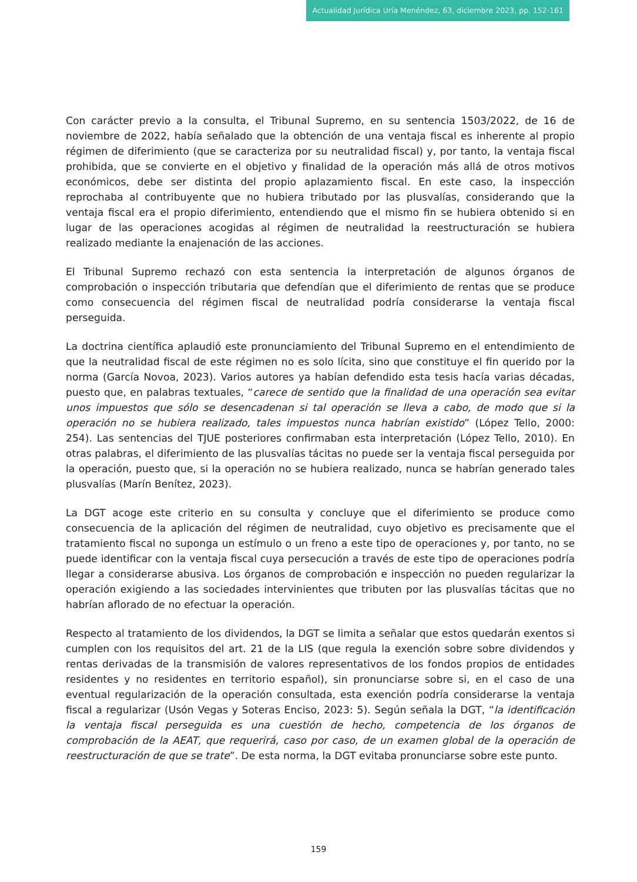Actualidad Jurídica Uría Menéndez, 63, diciembre 2023, pp. 152-161
Con carácter previo a la consulta, el Tribunal Supremo, en su sentencia 1503/2022, de 16 de noviembre de 2022, había señalado que la obtención de una ventaja fiscal es inherente al propio régimen de diferimiento (que se caracteriza por su neutralidad fiscal) y, por tanto, la ventaja fiscal prohibida, que se convierte en el objetivo y finalidad de la operación más allá de otros motivos económicos, debe ser distinta del propio aplazamiento fiscal. En este caso, la inspección reprochaba al contribuyente que no hubiera tributado por las plusvalías, considerando que la ventaja fiscal era el propio diferimiento, entendiendo que el mismo fin se hubiera obtenido si en lugar de las operaciones acogidas al régimen de neutralidad la reestructuración se hubiera realizado mediante la enajenación de las acciones.
El Tribunal Supremo rechazó con esta sentencia la interpretación de algunos órganos de comprobación o inspección tributaria que defendían que el diferimiento de rentas que se produce como consecuencia del régimen fiscal de neutralidad podría considerarse la ventaja fiscal perseguida.
La doctrina científica aplaudió este pronunciamiento del Tribunal Supremo en el entendimiento de que la neutralidad fiscal de este régimen no es solo lícita, sino que constituye el fin querido por la norma (García Novoa, 2023). Varios autores ya habían defendido esta tesis hacía varias décadas, puesto que, en palabras textuales, “carece de sentido que la finalidad de una operación sea evitar unos impuestos que sólo se desencadenan si tal operación se lleva a cabo, de modo que si la operación no se hubiera realizado, tales impuestos nunca habrían existido” (López Tello, 2000: 254). Las sentencias del TJUE posteriores confirmaban esta interpretación (López Tello, 2010). En otras palabras, el diferimiento de las plusvalías tácitas no puede ser la ventaja fiscal perseguida por la operación, puesto que, si la operación no se hubiera realizado, nunca se habrían generado tales plusvalías (Marín Benítez, 2023).
La DGT acoge este criterio en su consulta y concluye que el diferimiento se produce como consecuencia de la aplicación del régimen de neutralidad, cuyo objetivo es precisamente que el tratamiento fiscal no suponga un estímulo o un freno a este tipo de operaciones y, por tanto, no se puede identificar con la ventaja fiscal cuya persecución a través de este tipo de operaciones podría llegar a considerarse abusiva. Los órganos de comprobación e inspección no pueden regularizar la operación exigiendo a las sociedades intervinientes que tributen por las plusvalías tácitas que no habrían aflorado de no efectuar la operación.
Respecto al tratamiento de los dividendos, la DGT se limita a señalar que estos quedarán exentos si cumplen con los requisitos del art. 21 de la LIS (que regula la exención sobre sobre dividendos y rentas derivadas de la transmisión de valores representativos de los fondos propios de entidades residentes y no residentes en territorio español), sin pronunciarse sobre si, en el caso de una eventual regularización de la operación consultada, esta exención podría considerarse la ventaja fiscal a regularizar (Usón Vegas y Soteras Enciso, 2023: 5). Según señala la DGT, “la identificación la ventaja fiscal perseguida es una cuestión de hecho, competencia de los órganos de comprobación de la AEAT, que requerirá, caso por caso, de un examen global de la operación de reestructuración de que se trate”. De esta norma, la DGT evitaba pronunciarse sobre este punto.
159